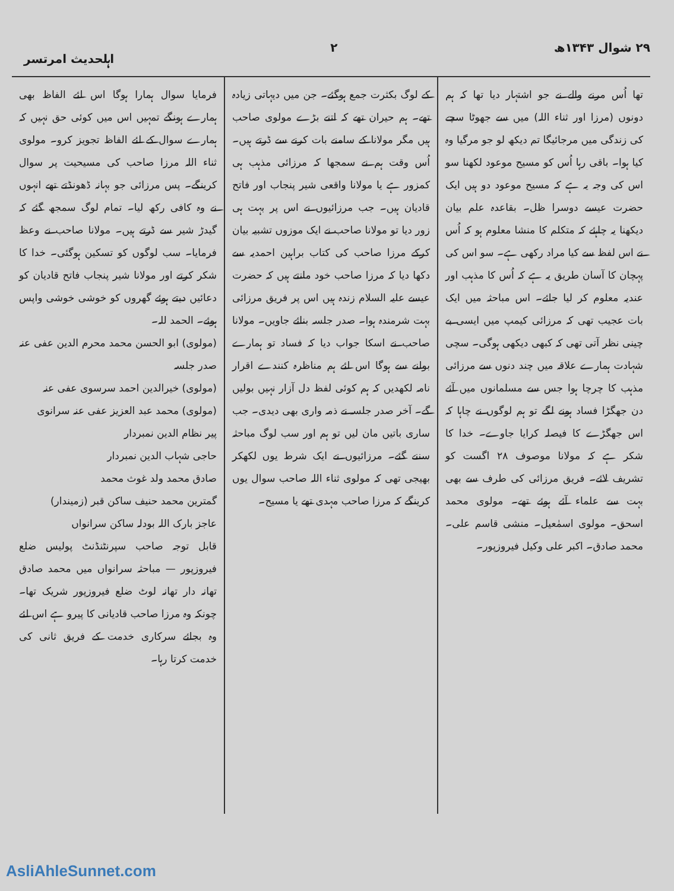۲۹ شوال ۱۳۴۳ھ ۲ اہلحدیث امرتسر
تھا اُس مرنے والے نے جو اشتہار دیا تھا کہ ہم دونوں (مرزا اور ثناء اللہ) میں سے جھوٹا سچے کی زندگی میں مرجائیگا تم دیکھ لو جو مرگیا وہ کیا ہوا۔ باقی رہا اُس کو مسیح موعود لکھنا سو اس کی وجہ یہ ہے کہ مسیح موعود دو ہیں ایک حضرت عیسے دوسرا ظل۔ بقاعدہ علم بیان دیکھنا یہ چاہئے کہ متکلم کا منشا معلوم ہو کہ اُس نے اس لفظ سے کیا مراد رکھی ہے۔ سو اس کی پہچان کا آسان طریق یہ ہے کہ اُس کا مذہب اور عندیہ معلوم کر لیا جائے۔ اس مباحثہ میں ایک بات عجیب تھی کہ مرزائی کیمپ میں ایسی بے چینی نظر آتی تھی کہ کبھی دیکھی ہوگی۔ سچی شہادت ہمارے علاقہ میں چند دنوں سے مرزائی مذہب کا چرچا ہوا جس سے مسلمانوں میں آئے دن جھگڑا فساد ہونے لگے تو ہم لوگوں نے چاہا کہ اس جھگڑے کا فیصلہ کرایا جاوے۔ خدا کا شکر ہے کہ مولانا موصوف ۲۸ اگست کو تشریف لائے۔ فریق مرزائی کی طرف سے بھی بہت سے علماء آئے ہوئے تھے۔ مولوی محمد اسحق۔ مولوی اسمٰعیل۔ منشی قاسم علی۔ محمد صادق۔ اکبر علی وکیل فیروزپور۔
کے لوگ بکثرت جمع ہوگئے۔ جن میں دیہاتی زیادہ تھے۔ ہم حیران تھے کہ اتنے بڑے مولوی صاحب ہیں مگر مولانا کے سامنے بات کرنے سے ڈرتے ہیں۔ اُس وقت ہم نے سمجھا کہ مرزائی مذہب ہی کمزور ہے یا مولانا واقعی شیر پنجاب اور فاتح قادیان ہیں۔ جب مرزائیوں نے اس پر بہت ہی زور دیا تو مولانا صاحب نے ایک موزوں تشبیہ بیان کرکے مرزا صاحب کی کتاب براہین احمدیہ سے دکھا دیا کہ مرزا صاحب خود مانتے ہیں کہ حضرت عیسے علیہ السلام زندہ ہیں اس پر فریق مرزائی بہت شرمندہ ہوا۔ صدر جلسہ بنائے جاویں۔ مولانا صاحب نے اسکا جواب دیا کہ فساد تو ہمارے بولنے سے ہوگا اس لئے ہم مناظرہ کنندے اقرار نامہ لکھدیں کہ ہم کوئی لفظ دل آزار نہیں بولیں گے۔ آخر صدر جلسہ نے ذمہ واری بھی دیدی۔ جب ساری باتیں مان لیں تو ہم اور سب لوگ مباحثہ سننے گئے۔ مرزائیوں نے ایک شرط یوں لکھکر بھیجی تھی کہ مولوی ثناء اللہ صاحب سوال یوں کرینگے کہ مرزا صاحب مہدی تھے یا مسیح۔
فرمایا سوال ہمارا ہوگا اس لئے الفاظ بھی ہمارے ہونگے تمہیں اس میں کوئی حق نہیں کہ ہمارے سوال کے لئے الفاظ تجویز کرو۔ مولوی ثناء اللہ مرزا صاحب کی مسیحیت پر سوال کرینگے۔ پس مرزائی جو بہانہ ڈھونڈتے تھے انہوں نے وہ کافی رکھ لیا۔ تمام لوگ سمجھ گئے کہ گیدڑ شیر سے ڈرتے ہیں۔ مولانا صاحب نے وعظ فرمایا۔ سب لوگوں کو تسکین ہوگئی۔ خدا کا شکر کرتے اور مولانا شیر پنجاب فاتح قادیان کو دعائیں دیتے ہوئے گھروں کو خوشی خوشی واپس ہوئے۔ الحمد للہ۔
(مولوی) ابو الحسن محمد محرم الدین عفی عنہ صدر جلسہ
(مولوی) خیرالدین احمد سرسوی عفی عنہ
(مولوی) محمد عبد العزیز عفی عنہ سرانوی
پیر نظام الدین نمبردار
حاجی شہاب الدین نمبردار
صادق محمد ولد غوث محمد
گمترین محمد حنیف ساکن قبر (زمیندار)
عاجز بارک اللہ بودلہ ساکن سرانواں
قابل توجہ صاحب سپرنٹنڈنٹ پولیس ضلع فیروزپور — مباحثہ سرانواں میں محمد صادق تھانہ دار تھانہ لوٹ ضلع فیروزپور شریک تھا۔ چونکہ وہ مرزا صاحب قادیانی کا پیرو ہے اس لئے وہ بجائے سرکاری خدمت کے فریق ثانی کی خدمت کرتا رہا۔
AsliAhleSunnet.com